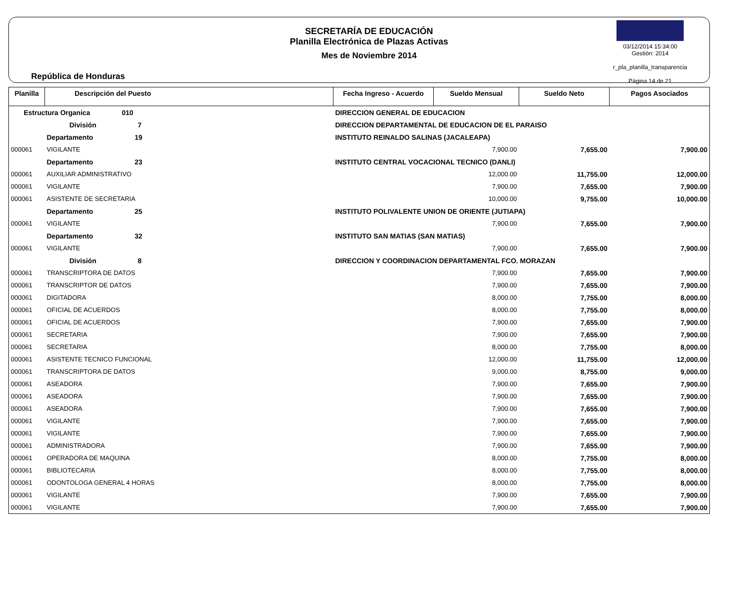República de Honduras
SECRETARÍA DE EDUCACIÓN
Planilla Electrónica de Plazas Activas
Mes de Noviembre 2014
03/12/2014 15:34:00
Gestión: 2014
r_pla_planilla_transparencia
Página 14 de 21
| Planilla | Descripción del Puesto | | Fecha Ingreso - Acuerdo | Sueldo Mensual | Sueldo Neto | Pagos Asociados |
| --- | --- | --- | --- | --- | --- | --- |
| Estructura Organica 010 | | DIRECCION GENERAL DE EDUCACION | | | | |
| | División 7 | DIRECCION DEPARTAMENTAL DE EDUCACION DE EL PARAISO | | | | |
| | Departamento 19 | INSTITUTO REINALDO SALINAS (JACALEAPA) | | | | |
| 000061 | VIGILANTE | | | 7,900.00 | 7,655.00 | 7,900.00 |
| | Departamento 23 | INSTITUTO CENTRAL VOCACIONAL TECNICO (DANLI) | | | | |
| 000061 | AUXILIAR ADMINISTRATIVO | | | 12,000.00 | 11,755.00 | 12,000.00 |
| 000061 | VIGILANTE | | | 7,900.00 | 7,655.00 | 7,900.00 |
| 000061 | ASISTENTE DE SECRETARIA | | | 10,000.00 | 9,755.00 | 10,000.00 |
| | Departamento 25 | INSTITUTO POLIVALENTE UNION DE ORIENTE (JUTIAPA) | | | | |
| 000061 | VIGILANTE | | | 7,900.00 | 7,655.00 | 7,900.00 |
| | Departamento 32 | INSTITUTO SAN MATIAS (SAN MATIAS) | | | | |
| 000061 | VIGILANTE | | | 7,900.00 | 7,655.00 | 7,900.00 |
| | División 8 | DIRECCION Y COORDINACION DEPARTAMENTAL FCO. MORAZAN | | | | |
| 000061 | TRANSCRIPTORA DE DATOS | | | 7,900.00 | 7,655.00 | 7,900.00 |
| 000061 | TRANSCRIPTOR DE DATOS | | | 7,900.00 | 7,655.00 | 7,900.00 |
| 000061 | DIGITADORA | | | 8,000.00 | 7,755.00 | 8,000.00 |
| 000061 | OFICIAL DE ACUERDOS | | | 8,000.00 | 7,755.00 | 8,000.00 |
| 000061 | OFICIAL DE ACUERDOS | | | 7,900.00 | 7,655.00 | 7,900.00 |
| 000061 | SECRETARIA | | | 7,900.00 | 7,655.00 | 7,900.00 |
| 000061 | SECRETARIA | | | 8,000.00 | 7,755.00 | 8,000.00 |
| 000061 | ASISTENTE TECNICO FUNCIONAL | | | 12,000.00 | 11,755.00 | 12,000.00 |
| 000061 | TRANSCRIPTORA DE DATOS | | | 9,000.00 | 8,755.00 | 9,000.00 |
| 000061 | ASEADORA | | | 7,900.00 | 7,655.00 | 7,900.00 |
| 000061 | ASEADORA | | | 7,900.00 | 7,655.00 | 7,900.00 |
| 000061 | ASEADORA | | | 7,900.00 | 7,655.00 | 7,900.00 |
| 000061 | VIGILANTE | | | 7,900.00 | 7,655.00 | 7,900.00 |
| 000061 | VIGILANTE | | | 7,900.00 | 7,655.00 | 7,900.00 |
| 000061 | ADMINISTRADORA | | | 7,900.00 | 7,655.00 | 7,900.00 |
| 000061 | OPERADORA DE MAQUINA | | | 8,000.00 | 7,755.00 | 8,000.00 |
| 000061 | BIBLIOTECARIA | | | 8,000.00 | 7,755.00 | 8,000.00 |
| 000061 | ODONTOLOGA GENERAL 4 HORAS | | | 8,000.00 | 7,755.00 | 8,000.00 |
| 000061 | VIGILANTE | | | 7,900.00 | 7,655.00 | 7,900.00 |
| 000061 | VIGILANTE | | | 7,900.00 | 7,655.00 | 7,900.00 |